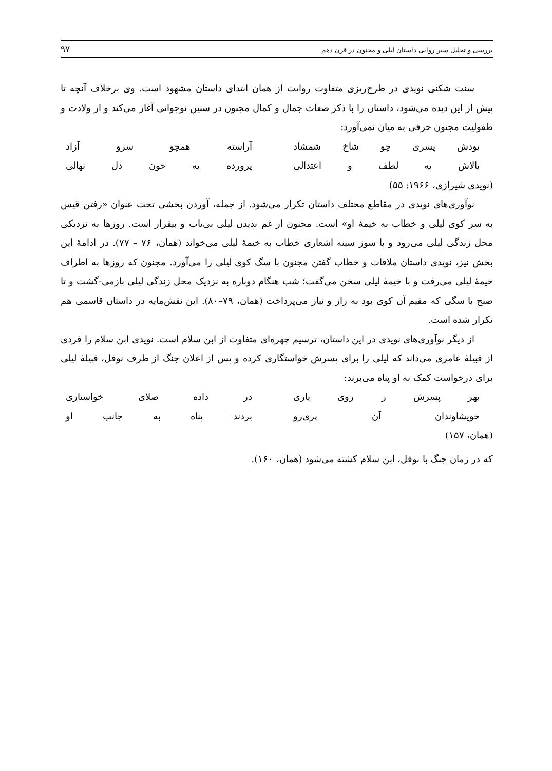بررسی و تحلیل سیر روایی داستان لیلی و مجنون در قرن دهم ۹۷
سنت شکنی نویدی در طرح‌ریزی متفاوت روایت از همان ابتدای داستان مشهود است. وی برخلاف آنچه تا پیش از این دیده می‌شود، داستان را با ذکر صفات جمال و کمال مجنون در سنین نوجوانی آغاز می‌کند و از ولادت و طفولیت مجنون حرفی به میان نمی‌آورد:
بودش پسری چو شاخ شمشاد آراسته همچو سرو آزاد
بالاش به لطف و اعتدالی پرورده به خون دل نهالی
(نویدی شیرازی، ۱۹۶۶: ۵۵)
نوآوری‌های نویدی در مقاطع مختلف داستان تکرار می‌شود. از جمله، آوردن بخشی تحت عنوان «رفتن قیس به سر کوی لیلی و خطاب به خیمهٔ او» است. مجنون از غم ندیدن لیلی بی‌تاب و بیقرار است. روزها به نزدیکی محل زندگی لیلی می‌رود و با سوز سینه اشعاری خطاب به خیمهٔ لیلی می‌خواند (همان، ۷۶ – ۷۷). در ادامهٔ این بخش نیز، نویدی داستان ملاقات و خطاب گفتن مجنون با سگ کوی لیلی را می‌آورد. مجنون که روزها به اطراف خیمهٔ لیلی می‌رفت و با خیمهٔ لیلی سخن می‌گفت؛ شب هنگام دوباره به نزدیک محل زندگی لیلی بازمی-گشت و تا صبح با سگی که مقیم آن کوی بود به راز و نیاز می‌پرداخت (همان، ۷۹–۸۰). این نقش‌مایه در داستان قاسمی هم تکرار شده است.
از دیگر نوآوری‌های نویدی در این داستان، ترسیم چهره‌ای متفاوت از ابن سلام است. نویدی ابن سلام را فردی از قبیلهٔ عامری می‌داند که لیلی را برای پسرش خواستگاری کرده و پس از اعلان جنگ از طرف نوفل، قبیلهٔ لیلی برای درخواست کمک به او پناه می‌برند:
بهر پسرش ز روی یاری در داده صلای خواستاری
خویشاوندان آن پری‌رو بردند پناه به جانب او
(همان، ۱۵۷)
که در زمان جنگ با نوفل، ابن سلام کشته می‌شود (همان، ۱۶۰).